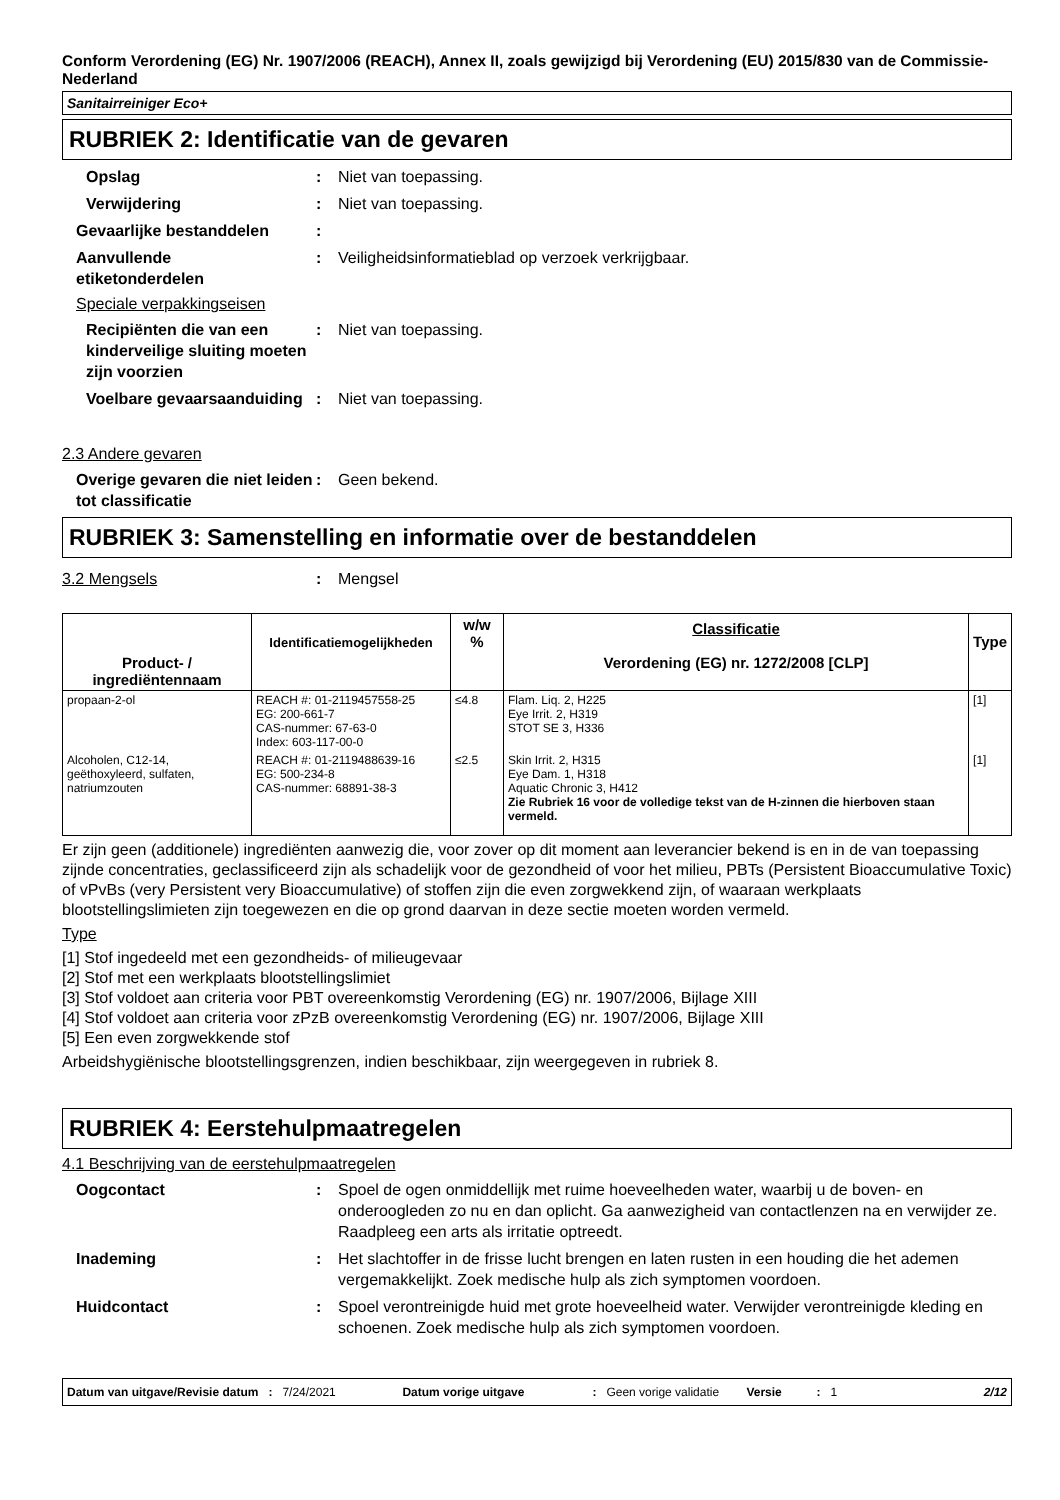Conform Verordening (EG) Nr. 1907/2006 (REACH), Annex II, zoals gewijzigd bij Verordening (EU) 2015/830 van de Commissie- Nederland
Sanitairreiniger Eco+
RUBRIEK 2: Identificatie van de gevaren
Opslag : Niet van toepassing.
Verwijdering : Niet van toepassing.
Gevaarlijke bestanddelen :
Aanvullende
etiketonderdelen
: Veiligheidsinformatieblad op verzoek verkrijgbaar.
Speciale verpakkingseisen
Recipiënten die van een kinderveilige sluiting moeten zijn voorzien
: Niet van toepassing.
Voelbare gevaarsaanduiding
: Niet van toepassing.
2.3 Andere gevaren
Overige gevaren die niet leiden tot classificatie
: Geen bekend.
RUBRIEK 3: Samenstelling en informatie over de bestanddelen
3.2 Mengsels : Mengsel
| Product- / ingrediëntennaam | Identificatiemogelijkheden | w/w % | Classificatie Verordening (EG) nr. 1272/2008 [CLP] | Type |
| --- | --- | --- | --- | --- |
| propaan-2-ol | REACH #: 01-2119457558-25 EG: 200-661-7 CAS-nummer: 67-63-0 Index: 603-117-00-0 | ≤4.8 | Flam. Liq. 2, H225 Eye Irrit. 2, H319 STOT SE 3, H336 | [1] |
| Alcoholen, C12-14, geëthoxyleerd, sulfaten, natriumzouten | REACH #: 01-2119488639-16 EG: 500-234-8 CAS-nummer: 68891-38-3 | ≤2.5 | Skin Irrit. 2, H315 Eye Dam. 1, H318 Aquatic Chronic 3, H412 Zie Rubriek 16 voor de volledige tekst van de H-zinnen die hierboven staan vermeld. | [1] |
Er zijn geen (additionele) ingrediënten aanwezig die, voor zover op dit moment aan leverancier bekend is en in de van toepassing zijnde concentraties, geclassificeerd zijn als schadelijk voor de gezondheid of voor het milieu, PBTs (Persistent Bioaccumulative Toxic) of vPvBs (very Persistent very Bioaccumulative) of stoffen zijn die even zorgwekkend zijn, of waaraan werkplaats blootstellingslimieten zijn toegewezen en die op grond daarvan in deze sectie moeten worden vermeld.
Type
[1] Stof ingedeeld met een gezondheids- of milieugevaar
[2] Stof met een werkplaats blootstellingslimiet
[3] Stof voldoet aan criteria voor PBT overeenkomstig Verordening (EG) nr. 1907/2006, Bijlage XIII
[4] Stof voldoet aan criteria voor zPzB overeenkomstig Verordening (EG) nr. 1907/2006, Bijlage XIII
[5] Een even zorgwekkende stof
Arbeidshygiënische blootstellingsgrenzen, indien beschikbaar, zijn weergegeven in rubriek 8.
RUBRIEK 4: Eerstehulpmaatregelen
4.1 Beschrijving van de eerstehulpmaatregelen
Oogcontact : Spoel de ogen onmiddellijk met ruime hoeveelheden water, waarbij u de boven- en onderoogleden zo nu en dan oplicht. Ga aanwezigheid van contactlenzen na en verwijder ze. Raadpleeg een arts als irritatie optreedt.
Inademing : Het slachtoffer in de frisse lucht brengen en laten rusten in een houding die het ademen vergemakkelijkt. Zoek medische hulp als zich symptomen voordoen.
Huidcontact : Spoel verontreinigde huid met grote hoeveelheid water. Verwijder verontreinigde kleding en schoenen. Zoek medische hulp als zich symptomen voordoen.
Datum van uitgave/Revisie datum : 7/24/2021 Datum vorige uitgave : Geen vorige validatie Versie : 1 2/12